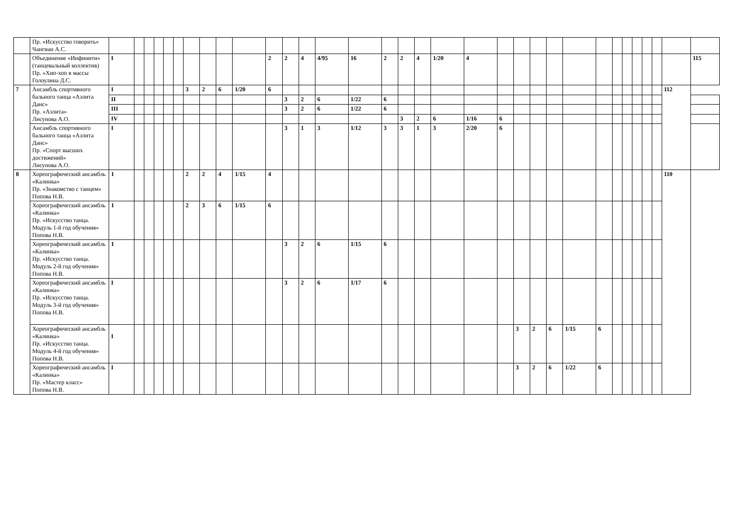| | Пр. «Искусство говорить» Чангиан А.С. | | | | | | | | | | | | | | | | | | | | | | | | | | | | | | | | | |
| | Объединение «Инфинити» (танцевальный коллектив) Пр. «Хип-хоп в массы Голоулина Д.С. | I | | | | | | | | | | 2 | 2 | 4 | 4/95 | 16 | 2 | 2 | 4 | 1/20 | 4 | | | | | | | | | | | | | 115 |
| 7 | Ансамбль спортивного бального танца «Аэлита Данс» Пр. «Аэлита» Лисунова А.О. | I | | | | | | 3 | 2 | 6 | 1/20 | 6 | | | | | | | | | | | | | | | | | | | | | 112 | |
| | | II | | | | | | | | | | | 3 | 2 | 6 | 1/22 | 6 | | | | | | | | | | | | | | | | | |
| | | III | | | | | | | | | | | 3 | 2 | 6 | 1/22 | 6 | | | | | | | | | | | | | | | | | |
| | | IV | | | | | | | | | | | | | | | | 3 | 2 | 6 | 1/16 | 6 | | | | | | | | | | | | |
| | Ансамбль спортивного бального танца «Аэлита Данс» Пр. «Спорт высших достижений» Лисунова А.О. | I | | | | | | | | | | | 3 | 1 | 3 | 1/12 | 3 | 3 | 1 | 3 | 2/20 | 6 | | | | | | | | | | | | |
| 8 | Хореографический ансамбль «Калинка» Пр. «Знакомство с танцем» Попова Н.В. | 1 | | | | | | 2 | 2 | 4 | 1/15 | 4 | | | | | | | | | | | | | | | | | | | | | 110 | |
| | Хореографический ансамбль «Калинка» Пр. «Искусство танца. Модуль 1-й год обучения» Попова Н.В. | 1 | | | | | | 2 | 3 | 6 | 1/15 | 6 | | | | | | | | | | | | | | | | | | | | | | |
| | Хореографический ансамбль «Калинка» Пр. «Искусство танца. Модуль 2-й год обучения» Попова Н.В. | 1 | | | | | | | | | | | 3 | 2 | 6 | 1/15 | 6 | | | | | | | | | | | | | | | | | |
| | Хореографический ансамбль «Калинка» Пр. «Искусство танца. Модуль 3-й год обучения» Попова Н.В. | I | | | | | | | | | | | 3 | 2 | 6 | 1/17 | 6 | | | | | | | | | | | | | | | | | |
| | Хореографический ансамбль «Калинка» Пр. «Искусство танца. Модуль 4-й год обучения» Попова Н.В. | I | | | | | | | | | | | | | | | | | | | | | 3 | 2 | 6 | 1/15 | 6 | | | | | | | |
| | Хореографический ансамбль «Калинка» Пр. «Мастер класс» Попова Н.В. | I | | | | | | | | | | | | | | | | | | | | | 3 | 2 | 6 | 1/22 | 6 | | | | | | | |